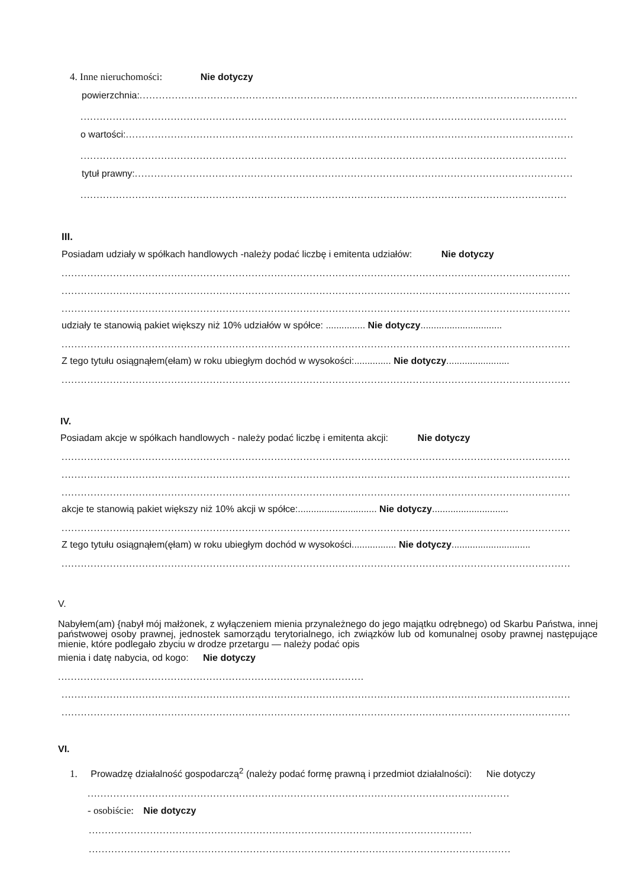4. Inne nieruchomości: Nie dotyczy
powierzchnia:........................................................................................................................................
.......................................................................................................................................................
o wartości:...........................................................................................................................................
.......................................................................................................................................................
tytuł prawny:........................................................................................................................................
.......................................................................................................................................................
III.
Posiadam udziały w spółkach handlowych -należy podać liczbę i emitenta udziałów: Nie dotyczy
..............................................................................................................................................................
..............................................................................................................................................................
..............................................................................................................................................................
udziały te stanowią pakiet większy niż 10% udziałów w spółce: ............... Nie dotyczy...............................
..............................................................................................................................................................
Z tego tytułu osiągnąłem(ełam) w roku ubiegłym dochód w wysokości:.............. Nie dotyczy........................
..............................................................................................................................................................
IV.
Posiadam akcje w spółkach handlowych - należy podać liczbę i emitenta akcji: Nie dotyczy
..............................................................................................................................................................
..............................................................................................................................................................
..............................................................................................................................................................
akcje te stanowią pakiet większy niż 10% akcji w spółce:.............................. Nie dotyczy.............................
..............................................................................................................................................................
Z tego tytułu osiągnąłem(ęłam) w roku ubiegłym dochód w wysokości................. Nie dotyczy..............................
..............................................................................................................................................................
V.
Nabyłem(am) {nabył mój małżonek, z wyłączeniem mienia przynależnego do jego majątku odrębnego) od Skarbu Państwa, innej państwowej osoby prawnej, jednostek samorządu terytorialnego, ich związków lub od komunalnej osoby prawnej następujące mienie, które podlegało zbyciu w drodze przetargu — należy podać opis
mienia i datę nabycia, od kogo: Nie dotyczy
...............................................................................................
..............................................................................................................................................................
..............................................................................................................................................................
VI.
1. Prowadzę działalność gospodarczą<sup>2</sup> (należy podać formę prawną i przedmiot działalności): Nie dotyczy
...................................................................................................................................
- osobiście: Nie dotyczy
.......................................................................................................................
...................................................................................................................................